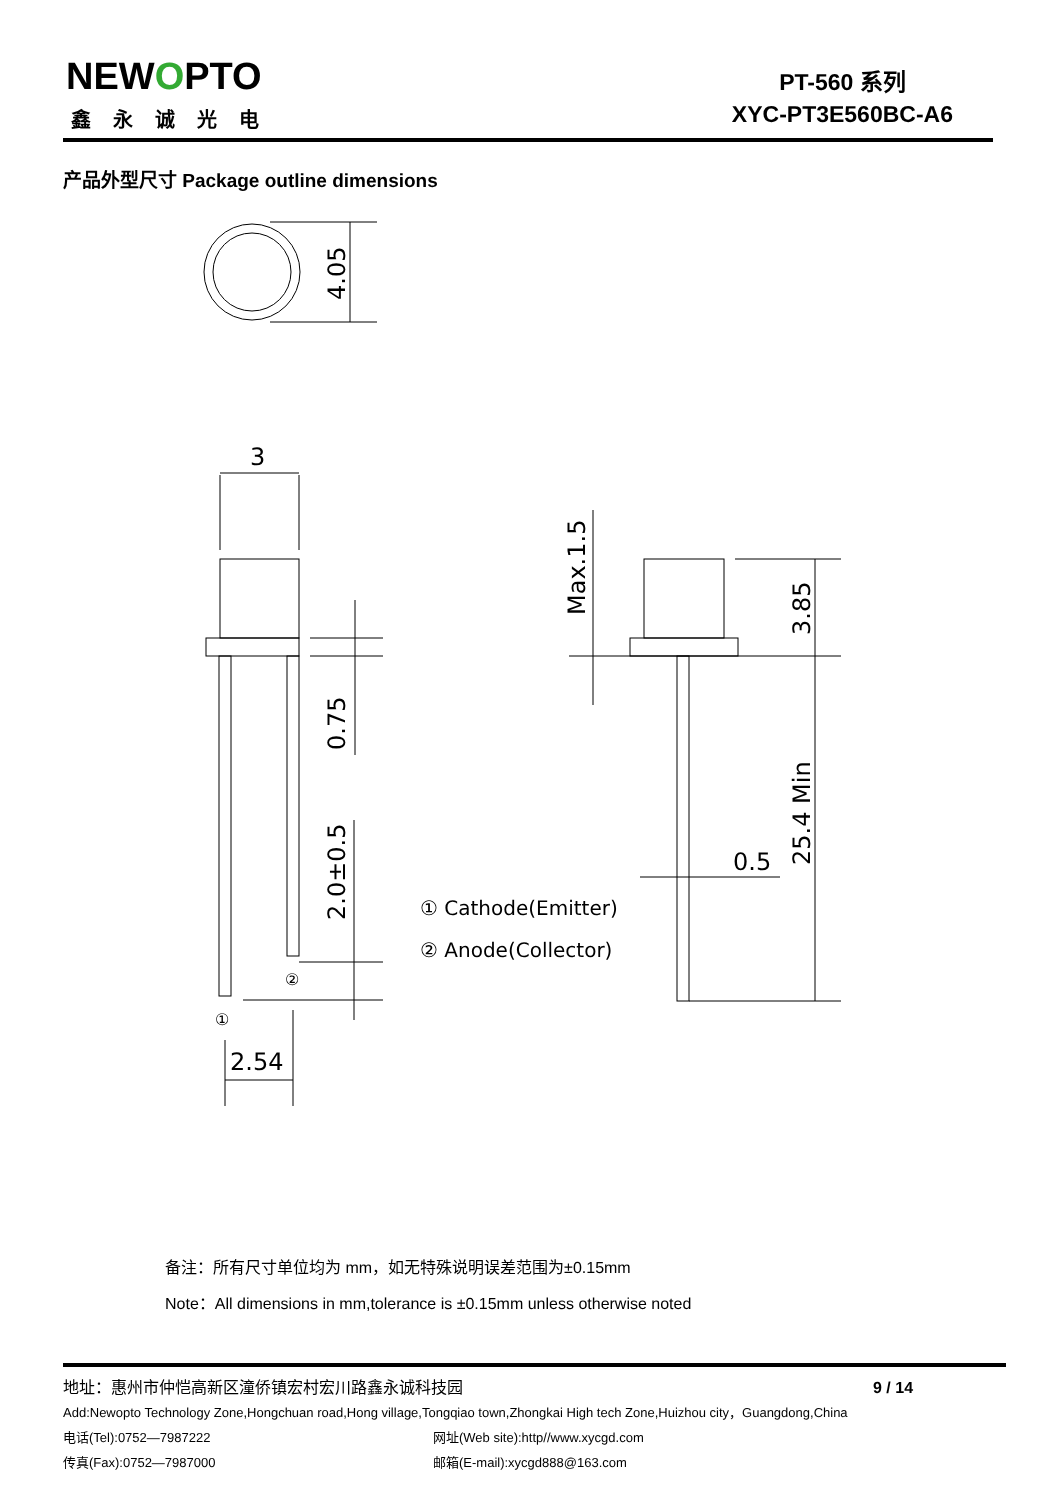NEWOPTO
鑫永诚光电
PT-560 系列
XYC-PT3E560BC-A6
产品外型尺寸 Package outline dimensions
3
2.54
0.5
4.05
0.75
2.0±0.5
Max.1.5
3.85
25.4 Min
① Cathode(Emitter)
② Anode(Collector)
②
①
备注：所有尺寸单位均为 mm，如无特殊说明误差范围为±0.15mm
Note：All dimensions in mm,tolerance is ±0.15mm unless otherwise noted
地址：惠州市仲恺高新区潼侨镇宏村宏川路鑫永诚科技园 9 / 14
Add:Newopto Technology Zone,Hongchuan road,Hong village,Tongqiao town,Zhongkai High tech Zone,Huizhou city，Guangdong,China
电话(Tel):0752—7987222 网址(Web site):http//www.xycgd.com
传真(Fax):0752—7987000 邮箱(E-mail):xycgd888@163.com